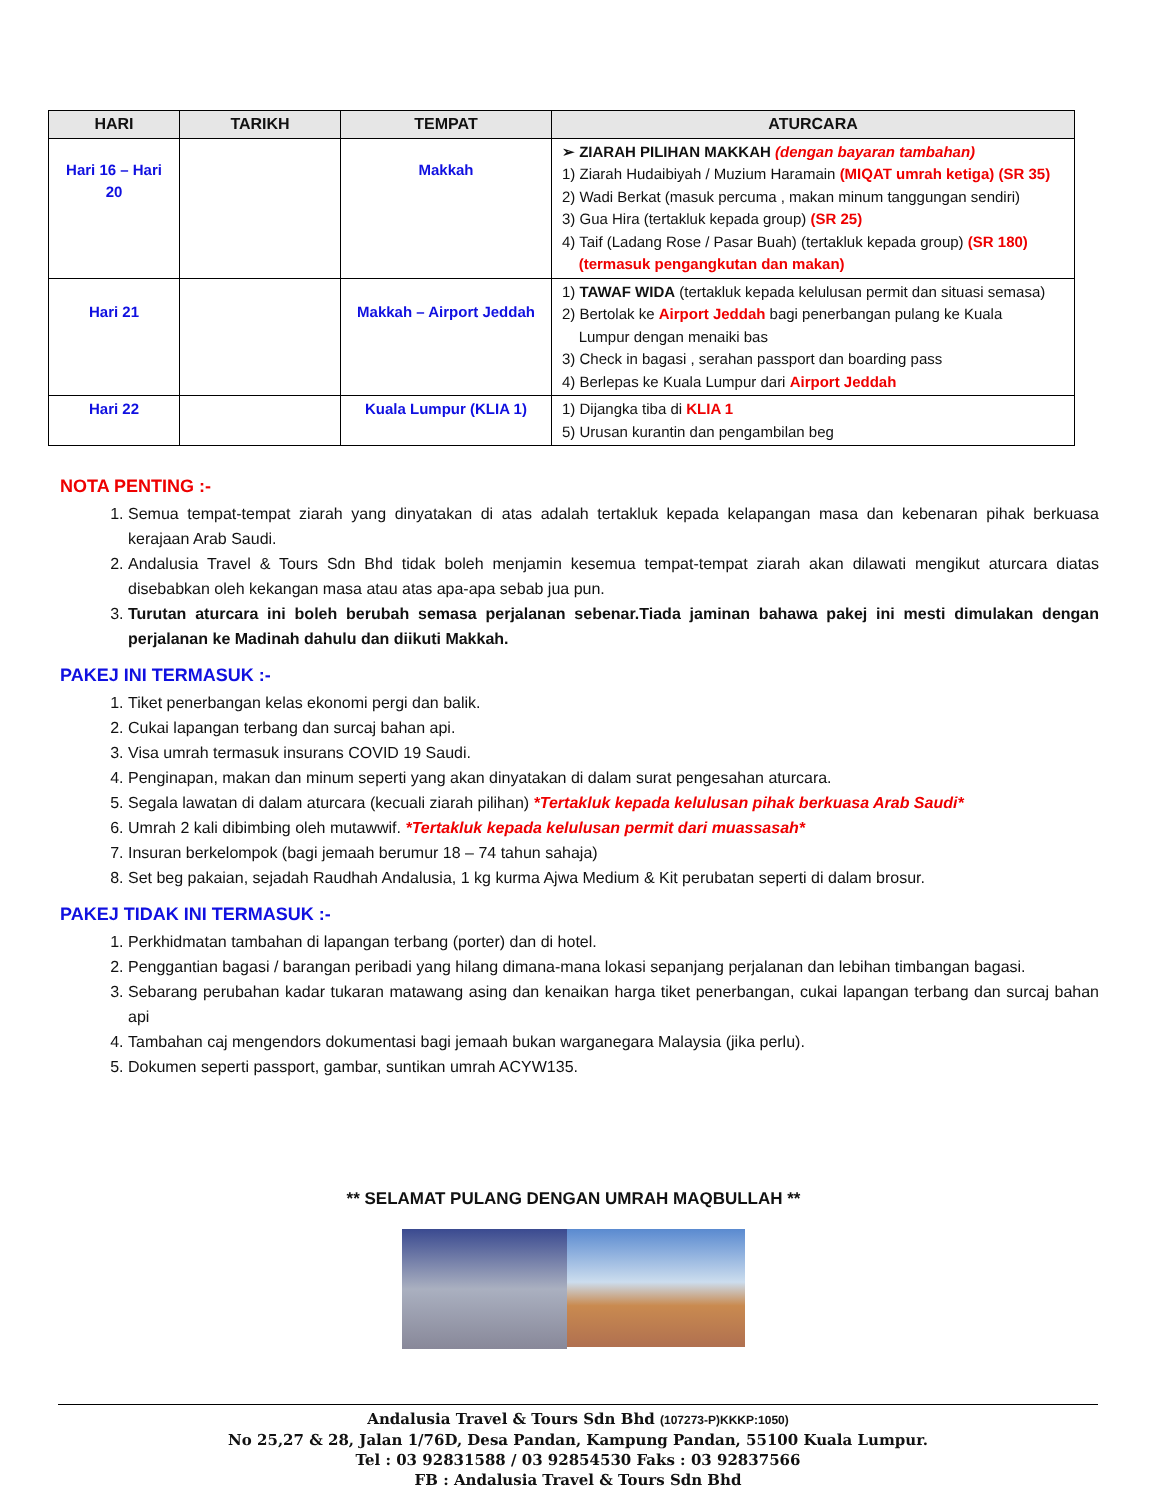| HARI | TARIKH | TEMPAT | ATURCARA |
| --- | --- | --- | --- |
| Hari 16 – Hari 20 | | Makkah | ➢ ZIARAH PILIHAN MAKKAH (dengan bayaran tambahan) 1) Ziarah Hudaibiyah / Muzium Haramain (MIQAT umrah ketiga) (SR 35) 2) Wadi Berkat (masuk percuma , makan minum tanggungan sendiri) 3) Gua Hira (tertakluk kepada group) (SR 25) 4) Taif (Ladang Rose / Pasar Buah) (tertakluk kepada group) (SR 180) (termasuk pengangkutan dan makan) |
| Hari 21 | | Makkah – Airport Jeddah | 1) TAWAF WIDA (tertakluk kepada kelulusan permit dan situasi semasa) 2) Bertolak ke Airport Jeddah bagi penerbangan pulang ke Kuala Lumpur dengan menaiki bas 3) Check in bagasi , serahan passport dan boarding pass 4) Berlepas ke Kuala Lumpur dari Airport Jeddah |
| Hari 22 | | Kuala Lumpur (KLIA 1) | 1) Dijangka tiba di KLIA 1 5) Urusan kurantin dan pengambilan beg |
NOTA PENTING :-
1. Semua tempat-tempat ziarah yang dinyatakan di atas adalah tertakluk kepada kelapangan masa dan kebenaran pihak berkuasa kerajaan Arab Saudi.
2. Andalusia Travel & Tours Sdn Bhd tidak boleh menjamin kesemua tempat-tempat ziarah akan dilawati mengikut aturcara diatas disebabkan oleh kekangan masa atau atas apa-apa sebab jua pun.
3. Turutan aturcara ini boleh berubah semasa perjalanan sebenar.Tiada jaminan bahawa pakej ini mesti dimulakan dengan perjalanan ke Madinah dahulu dan diikuti Makkah.
PAKEJ INI TERMASUK :-
1. Tiket penerbangan kelas ekonomi pergi dan balik.
2. Cukai lapangan terbang dan surcaj bahan api.
3. Visa umrah termasuk insurans COVID 19 Saudi.
4. Penginapan, makan dan minum seperti yang akan dinyatakan di dalam surat pengesahan aturcara.
5. Segala lawatan di dalam aturcara (kecuali ziarah pilihan) *Tertakluk kepada kelulusan pihak berkuasa Arab Saudi*
6. Umrah 2 kali dibimbing oleh mutawwif. *Tertakluk kepada kelulusan permit dari muassasah*
7. Insuran berkelompok (bagi jemaah berumur 18 – 74 tahun sahaja)
8. Set beg pakaian, sejadah Raudhah Andalusia, 1 kg kurma Ajwa Medium & Kit perubatan seperti di dalam brosur.
PAKEJ TIDAK INI TERMASUK :-
1. Perkhidmatan tambahan di lapangan terbang (porter) dan di hotel.
2. Penggantian bagasi / barangan peribadi yang hilang dimana-mana lokasi sepanjang perjalanan dan lebihan timbangan bagasi.
3. Sebarang perubahan kadar tukaran matawang asing dan kenaikan harga tiket penerbangan, cukai lapangan terbang dan surcaj bahan api
4. Tambahan caj mengendors dokumentasi bagi jemaah bukan warganegara Malaysia (jika perlu).
5. Dokumen seperti passport, gambar, suntikan umrah ACYW135.
** SELAMAT PULANG DENGAN UMRAH MAQBULLAH **
Andalusia Travel & Tours Sdn Bhd (107273-P)KKKP:1050)
No 25,27 & 28, Jalan 1/76D, Desa Pandan, Kampung Pandan, 55100 Kuala Lumpur.
Tel : 03 92831588 / 03 92854530 Faks : 03 92837566
FB : Andalusia Travel & Tours Sdn Bhd